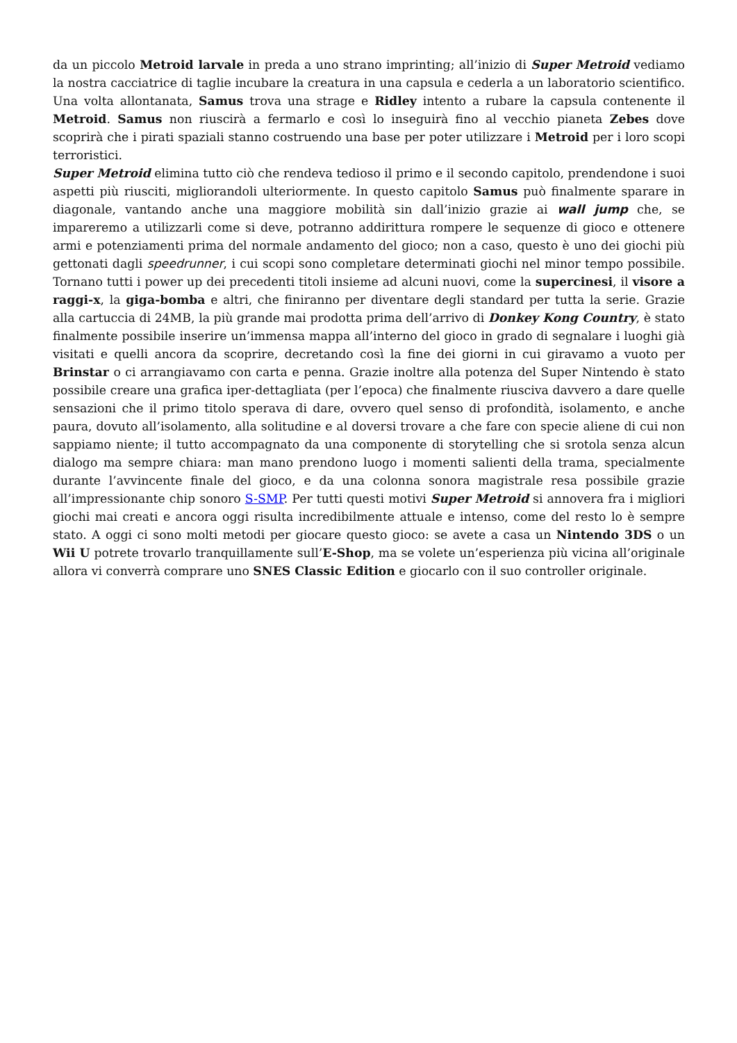da un piccolo Metroid larvale in preda a uno strano imprinting; all’inizio di Super Metroid vediamo la nostra cacciatrice di taglie incubare la creatura in una capsula e cederla a un laboratorio scientifico. Una volta allontanata, Samus trova una strage e Ridley intento a rubare la capsula contenente il Metroid. Samus non riuscirà a fermarlo e così lo inseguirà fino al vecchio pianeta Zebes dove scoprirà che i pirati spaziali stanno costruendo una base per poter utilizzare i Metroid per i loro scopi terroristici.
Super Metroid elimina tutto ciò che rendeva tedioso il primo e il secondo capitolo, prendendone i suoi aspetti più riusciti, migliorandoli ulteriormente. In questo capitolo Samus può finalmente sparare in diagonale, vantando anche una maggiore mobilità sin dall’inizio grazie ai wall jump che, se impareremo a utilizzarli come si deve, potranno addirittura rompere le sequenze di gioco e ottenere armi e potenziamenti prima del normale andamento del gioco; non a caso, questo è uno dei giochi più gettonati dagli speedrunner, i cui scopi sono completare determinati giochi nel minor tempo possibile. Tornano tutti i power up dei precedenti titoli insieme ad alcuni nuovi, come la supercinesi, il visore a raggi-x, la giga-bomba e altri, che finiranno per diventare degli standard per tutta la serie. Grazie alla cartuccia di 24MB, la più grande mai prodotta prima dell’arrivo di Donkey Kong Country, è stato finalmente possibile inserire un’immensa mappa all’interno del gioco in grado di segnalare i luoghi già visitati e quelli ancora da scoprire, decretando così la fine dei giorni in cui giravamo a vuoto per Brinstar o ci arrangiavamo con carta e penna. Grazie inoltre alla potenza del Super Nintendo è stato possibile creare una grafica iper-dettagliata (per l’epoca) che finalmente riusciva davvero a dare quelle sensazioni che il primo titolo sperava di dare, ovvero quel senso di profondità, isolamento, e anche paura, dovuto all’isolamento, alla solitudine e al doversi trovare a che fare con specie aliene di cui non sappiamo niente; il tutto accompagnato da una componente di storytelling che si srotola senza alcun dialogo ma sempre chiara: man mano prendono luogo i momenti salienti della trama, specialmente durante l’avvincente finale del gioco, e da una colonna sonora magistrale resa possibile grazie all’impressionante chip sonoro S-SMP. Per tutti questi motivi Super Metroid si annovera fra i migliori giochi mai creati e ancora oggi risulta incredibilmente attuale e intenso, come del resto lo è sempre stato. A oggi ci sono molti metodi per giocare questo gioco: se avete a casa un Nintendo 3DS o un Wii U potrete trovarlo tranquillamente sull’E-Shop, ma se volete un’esperienza più vicina all’originale allora vi converrà comprare uno SNES Classic Edition e giocarlo con il suo controller originale.